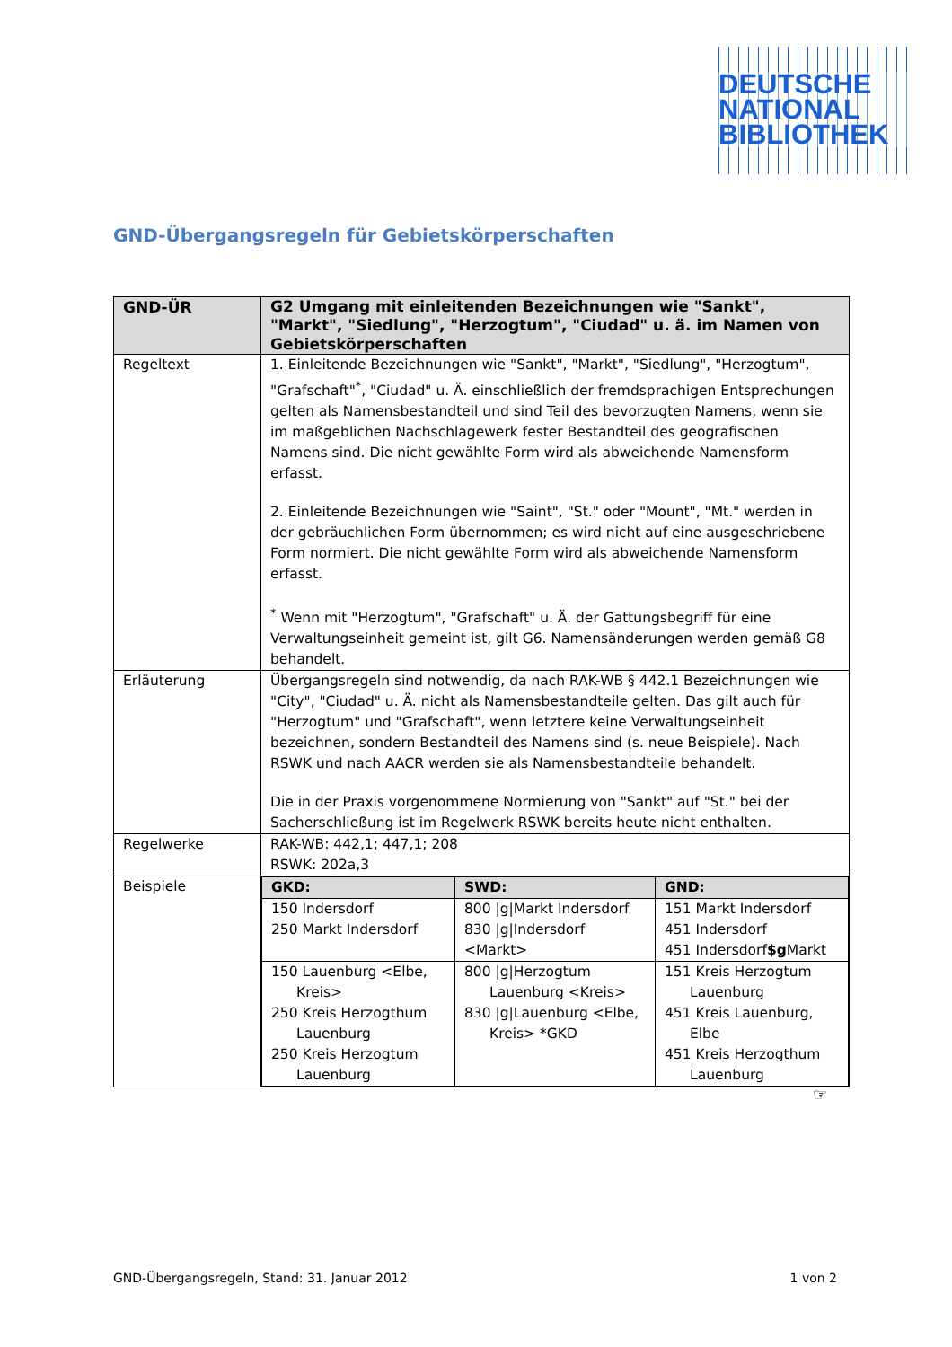DEUTSCHE
NATIONAL
BIBLIOTHEK
GND-Übergangsregeln für Gebietskörperschaften
| GND-ÜR | G2 Umgang mit einleitenden Bezeichnungen wie "Sankt", "Markt", "Siedlung", "Herzogtum", "Ciudad" u. ä. im Namen von Gebietskörperschaften |
| --- | --- |
| Regeltext | 1. Einleitende Bezeichnungen wie "Sankt", "Markt", "Siedlung", "Herzogtum", "Grafschaft"<sup>*</sup>, "Ciudad" u. Ä. einschließlich der fremdsprachigen Entsprechungen gelten als Namensbestandteil und sind Teil des bevorzugten Namens, wenn sie im maßgeblichen Nachschlagewerk fester Bestandteil des geografischen Namens sind. Die nicht gewählte Form wird als abweichende Namensform erfasst. 2. Einleitende Bezeichnungen wie "Saint", "St." oder "Mount", "Mt." werden in der gebräuchlichen Form übernommen; es wird nicht auf eine ausgeschriebene Form normiert. Die nicht gewählte Form wird als abweichende Namensform erfasst. <sup>*</sup> Wenn mit "Herzogtum", "Grafschaft" u. Ä. der Gattungsbegriff für eine Verwaltungseinheit gemeint ist, gilt G6. Namensänderungen werden gemäß G8 behandelt. |
| Erläuterung | Übergangsregeln sind notwendig, da nach RAK-WB § 442.1 Bezeichnungen wie "City", "Ciudad" u. Ä. nicht als Namensbestandteile gelten. Das gilt auch für "Herzogtum" und "Grafschaft", wenn letztere keine Verwaltungseinheit bezeichnen, sondern Bestandteil des Namens sind (s. neue Beispiele). Nach RSWK und nach AACR werden sie als Namensbestandteile behandelt. Die in der Praxis vorgenommene Normierung von "Sankt" auf "St." bei der Sacherschließung ist im Regelwerk RSWK bereits heute nicht enthalten. |
| Regelwerke | RAK-WB: 442,1; 447,1; 208 RSWK: 202a,3 |
| Beispiele | / GKD: / SWD: / GND: / / --- / --- / --- / / 150 Indersdorf 250 Markt Indersdorf / 800 /g/Markt Indersdorf 830 /g/Indersdorf <Markt> / 151 Markt Indersdorf 451 Indersdorf 451 Indersdorf $g Markt / / 150 Lauenburg <Elbe, Kreis> 250 Kreis Herzogthum Lauenburg 250 Kreis Herzogtum Lauenburg / 800 /g/Herzogtum Lauenburg <Kreis> 830 /g/Lauenburg <Elbe, Kreis> *GKD / 151 Kreis Herzogtum Lauenburg 451 Kreis Lauenburg, Elbe 451 Kreis Herzogthum Lauenburg / |
☞
GND-Übergangsregeln, Stand: 31. Januar 2012 1 von 2